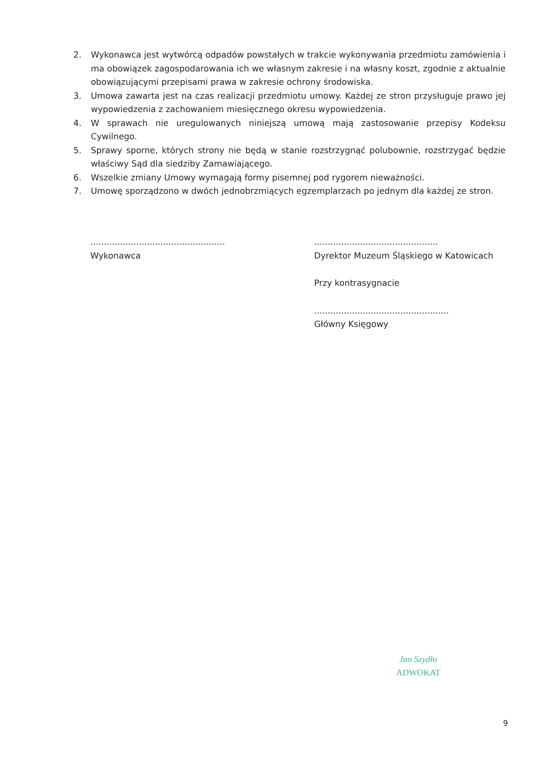2. Wykonawca jest wytwórcą odpadów powstałych w trakcie wykonywania przedmiotu zamówienia i ma obowiązek zagospodarowania ich we własnym zakresie i na własny koszt, zgodnie z aktualnie obowiązującymi przepisami prawa w zakresie ochrony środowiska.
3. Umowa zawarta jest na czas realizacji przedmiotu umowy. Każdej ze stron przysługuje prawo jej wypowiedzenia z zachowaniem miesięcznego okresu wypowiedzenia.
4. W sprawach nie uregulowanych niniejszą umową mają zastosowanie przepisy Kodeksu Cywilnego.
5. Sprawy sporne, których strony nie będą w stanie rozstrzygnąć polubownie, rozstrzygać będzie właściwy Sąd dla siedziby Zamawiającego.
6. Wszelkie zmiany Umowy wymagają formy pisemnej pod rygorem nieważności.
7. Umowę sporządzono w dwóch jednobrzmiących egzemplarzach po jednym dla każdej ze stron.
..................................................
Wykonawca
..............................................
Dyrektor Muzeum Śląskiego w Katowicach
Przy kontrasygnacie
..................................................
Główny Księgowy
Jan Szydło
ADWOKAT
9